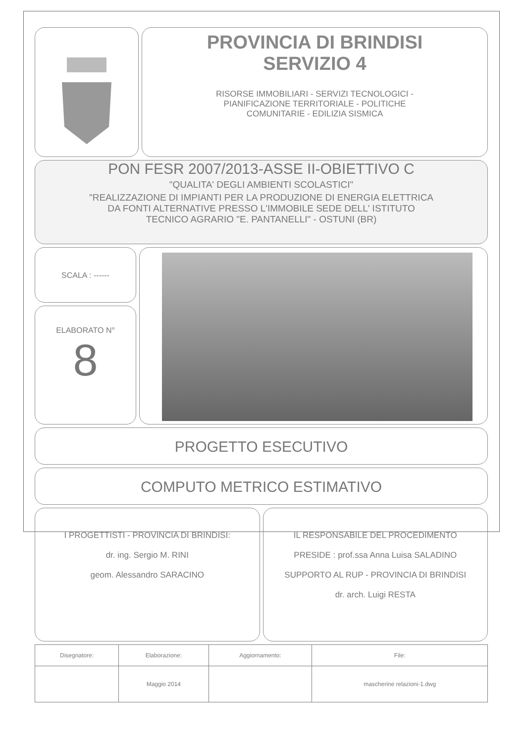PROVINCIA DI BRINDISI
SERVIZIO 4
RISORSE IMMOBILIARI - SERVIZI TECNOLOGICI -
PIANIFICAZIONE TERRITORIALE - POLITICHE
COMUNITARIE - EDILIZIA SISMICA
PON FESR 2007/2013-ASSE II-OBIETTIVO C
"QUALITA' DEGLI AMBIENTI SCOLASTICI"
"REALIZZAZIONE DI IMPIANTI PER LA PRODUZIONE DI ENERGIA ELETTRICA
DA FONTI ALTERNATIVE PRESSO L'IMMOBILE SEDE DELL' ISTITUTO
TECNICO AGRARIO "E. PANTANELLI" - OSTUNI (BR)
SCALA : ------
ELABORATO N°
8
PROGETTO ESECUTIVO
COMPUTO METRICO ESTIMATIVO
I PROGETTISTI - PROVINCIA DI BRINDISI:
dr. ing. Sergio M. RINI
geom. Alessandro SARACINO
IL RESPONSABILE DEL PROCEDIMENTO
PRESIDE : prof.ssa Anna Luisa SALADINO
SUPPORTO AL RUP - PROVINCIA DI BRINDISI
dr. arch. Luigi RESTA
| Disegnatore: | Elaborazione: | Aggiornamento: | File: |
| | Maggio 2014 | | mascherine relazioni-1.dwg |